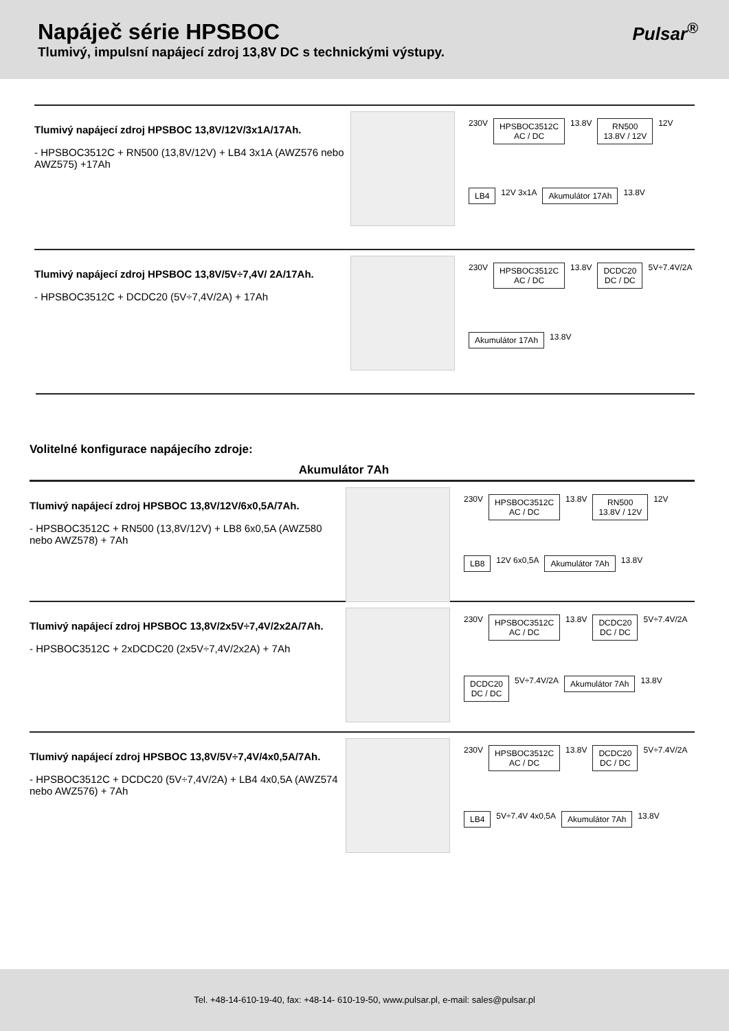Napáječ série HPSBOC
Tlumivý, impulsní napájecí zdroj 13,8V DC s technickými výstupy.
Pulsar<sup>®</sup>
Tlumivý napájecí zdroj HPSBOC 13,8V/12V/3x1A/17Ah.
- HPSBOC3512C + RN500 (13,8V/12V) + LB4 3x1A (AWZ576 nebo AWZ575) +17Ah
230V
HPSBOC3512C
AC / DC
13.8V
RN500
13.8V / 12V
12V
LB4
12V 3x1A
Akumulátor 17Ah
13.8V
Tlumivý napájecí zdroj HPSBOC 13,8V/5V÷7,4V/ 2A/17Ah.
- HPSBOC3512C + DCDC20 (5V÷7,4V/2A) + 17Ah
230V
HPSBOC3512C
AC / DC
13.8V
DCDC20
DC / DC
5V÷7.4V/2A
Akumulátor 17Ah
13.8V
Volitelné konfigurace napájecího zdroje:
Akumulátor 7Ah
Tlumivý napájecí zdroj HPSBOC 13,8V/12V/6x0,5A/7Ah.
- HPSBOC3512C + RN500 (13,8V/12V) + LB8 6x0,5A (AWZ580 nebo AWZ578) + 7Ah
230V
HPSBOC3512C
AC / DC
13.8V
RN500
13.8V / 12V
12V
LB8
12V 6x0,5A
Akumulátor 7Ah
13.8V
Tlumivý napájecí zdroj HPSBOC 13,8V/2x5V÷7,4V/2x2A/7Ah.
- HPSBOC3512C + 2xDCDC20 (2x5V÷7,4V/2x2A) + 7Ah
230V
HPSBOC3512C
AC / DC
13.8V
DCDC20
DC / DC
5V÷7.4V/2A
DCDC20
DC / DC
5V÷7.4V/2A
Akumulátor 7Ah
13.8V
Tlumivý napájecí zdroj HPSBOC 13,8V/5V÷7,4V/4x0,5A/7Ah.
- HPSBOC3512C + DCDC20 (5V÷7,4V/2A) + LB4 4x0,5A (AWZ574 nebo AWZ576) + 7Ah
230V
HPSBOC3512C
AC / DC
13.8V
DCDC20
DC / DC
5V÷7.4V/2A
LB4
5V÷7.4V 4x0,5A
Akumulátor 7Ah
13.8V
Tel. +48-14-610-19-40, fax: +48-14- 610-19-50, www.pulsar.pl, e-mail: sales@pulsar.pl